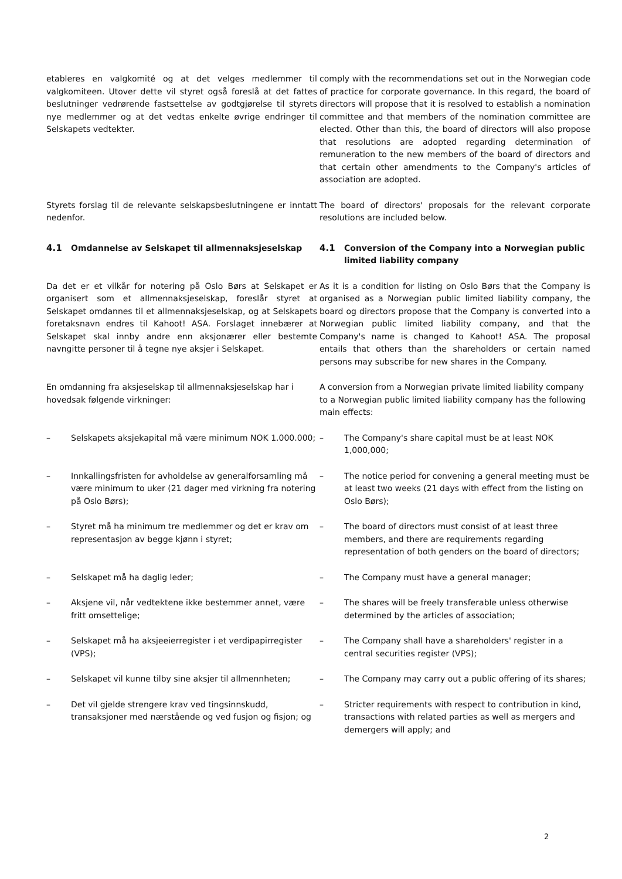etableres en valgkomité og at det velges medlemmer til valgkomiteen. Utover dette vil styret også foreslå at det fattes beslutninger vedrørende fastsettelse av godtgjørelse til styrets nye medlemmer og at det vedtas enkelte øvrige endringer til Selskapets vedtekter.
comply with the recommendations set out in the Norwegian code of practice for corporate governance. In this regard, the board of directors will propose that it is resolved to establish a nomination committee and that members of the nomination committee are elected. Other than this, the board of directors will also propose that resolutions are adopted regarding determination of remuneration to the new members of the board of directors and that certain other amendments to the Company's articles of association are adopted.
Styrets forslag til de relevante selskapsbeslutningene er inntatt nedenfor.
The board of directors' proposals for the relevant corporate resolutions are included below.
4.1 Omdannelse av Selskapet til allmennaksjeselskap 4.1 Conversion of the Company into a Norwegian public limited liability company
Da det er et vilkår for notering på Oslo Børs at Selskapet er organisert som et allmennaksjeselskap, foreslår styret at Selskapet omdannes til et allmennaksjeselskap, og at Selskapets foretaksnavn endres til Kahoot! ASA. Forslaget innebærer at Selskapet skal innby andre enn aksjonærer eller bestemte navngitte personer til å tegne nye aksjer i Selskapet.
As it is a condition for listing on Oslo Børs that the Company is organised as a Norwegian public limited liability company, the board og directors propose that the Company is converted into a Norwegian public limited liability company, and that the Company's name is changed to Kahoot! ASA. The proposal entails that others than the shareholders or certain named persons may subscribe for new shares in the Company.
En omdanning fra aksjeselskap til allmennaksjeselskap har i hovedsak følgende virkninger:
A conversion from a Norwegian private limited liability company to a Norwegian public limited liability company has the following main effects:
– Selskapets aksjekapital må være minimum NOK 1.000.000;
– The Company's share capital must be at least NOK 1,000,000;
– Innkallingsfristen for avholdelse av generalforsamling må være minimum to uker (21 dager med virkning fra notering på Oslo Børs);
– The notice period for convening a general meeting must be at least two weeks (21 days with effect from the listing on Oslo Børs);
– Styret må ha minimum tre medlemmer og det er krav om representasjon av begge kjønn i styret;
– The board of directors must consist of at least three members, and there are requirements regarding representation of both genders on the board of directors;
– Selskapet må ha daglig leder; – The Company must have a general manager;
– Aksjene vil, når vedtektene ikke bestemmer annet, være fritt omsettelige;
– The shares will be freely transferable unless otherwise determined by the articles of association;
– Selskapet må ha aksjeeierregister i et verdipapirregister (VPS);
– The Company shall have a shareholders' register in a central securities register (VPS);
– Selskapet vil kunne tilby sine aksjer til allmennheten;
– The Company may carry out a public offering of its shares;
– Det vil gjelde strengere krav ved tingsinnskudd, transaksjoner med nærstående og ved fusjon og fisjon; og
– Stricter requirements with respect to contribution in kind, transactions with related parties as well as mergers and demergers will apply; and
2